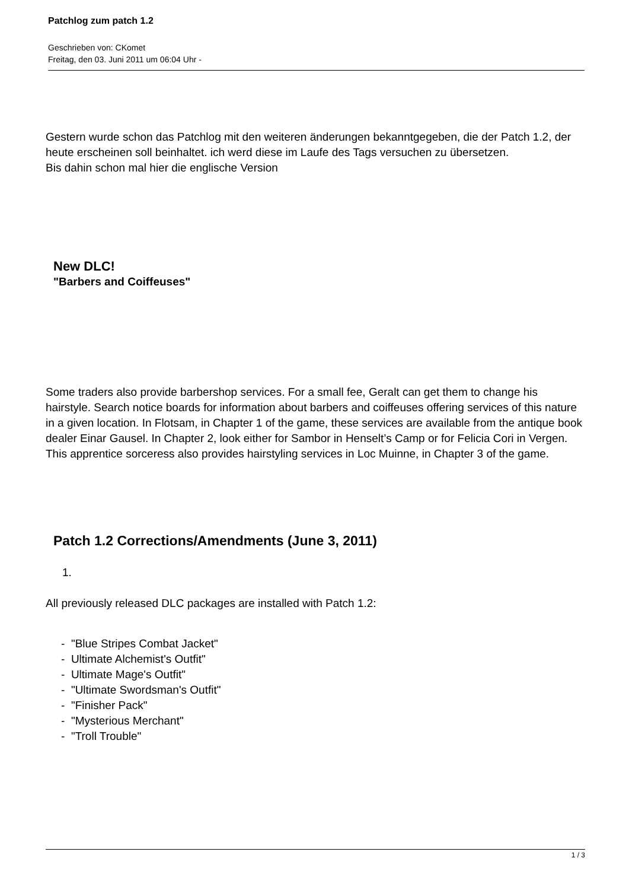Patchlog zum patch 1.2
Geschrieben von: CKomet
Freitag, den 03. Juni 2011 um 06:04 Uhr -
Gestern wurde schon das Patchlog mit den weiteren änderungen bekanntgegeben, die der Patch 1.2, der heute erscheinen soll beinhaltet. ich werd diese im Laufe des Tags versuchen zu übersetzen.
Bis dahin schon mal hier die englische Version
New DLC!
"Barbers and Coiffeuses"
Some traders also provide barbershop services. For a small fee, Geralt can get them to change his hairstyle. Search notice boards for information about barbers and coiffeuses offering services of this nature in a given location. In Flotsam, in Chapter 1 of the game, these services are available from the antique book dealer Einar Gausel. In Chapter 2, look either for Sambor in Henselt’s Camp or for Felicia Cori in Vergen. This apprentice sorceress also provides hairstyling services in Loc Muinne, in Chapter 3 of the game.
Patch 1.2 Corrections/Amendments (June 3, 2011)
1.
All previously released DLC packages are installed with Patch 1.2:
- "Blue Stripes Combat Jacket"
- Ultimate Alchemist's Outfit"
- Ultimate Mage's Outfit"
- "Ultimate Swordsman's Outfit"
- "Finisher Pack"
- "Mysterious Merchant"
- "Troll Trouble"
1 / 3